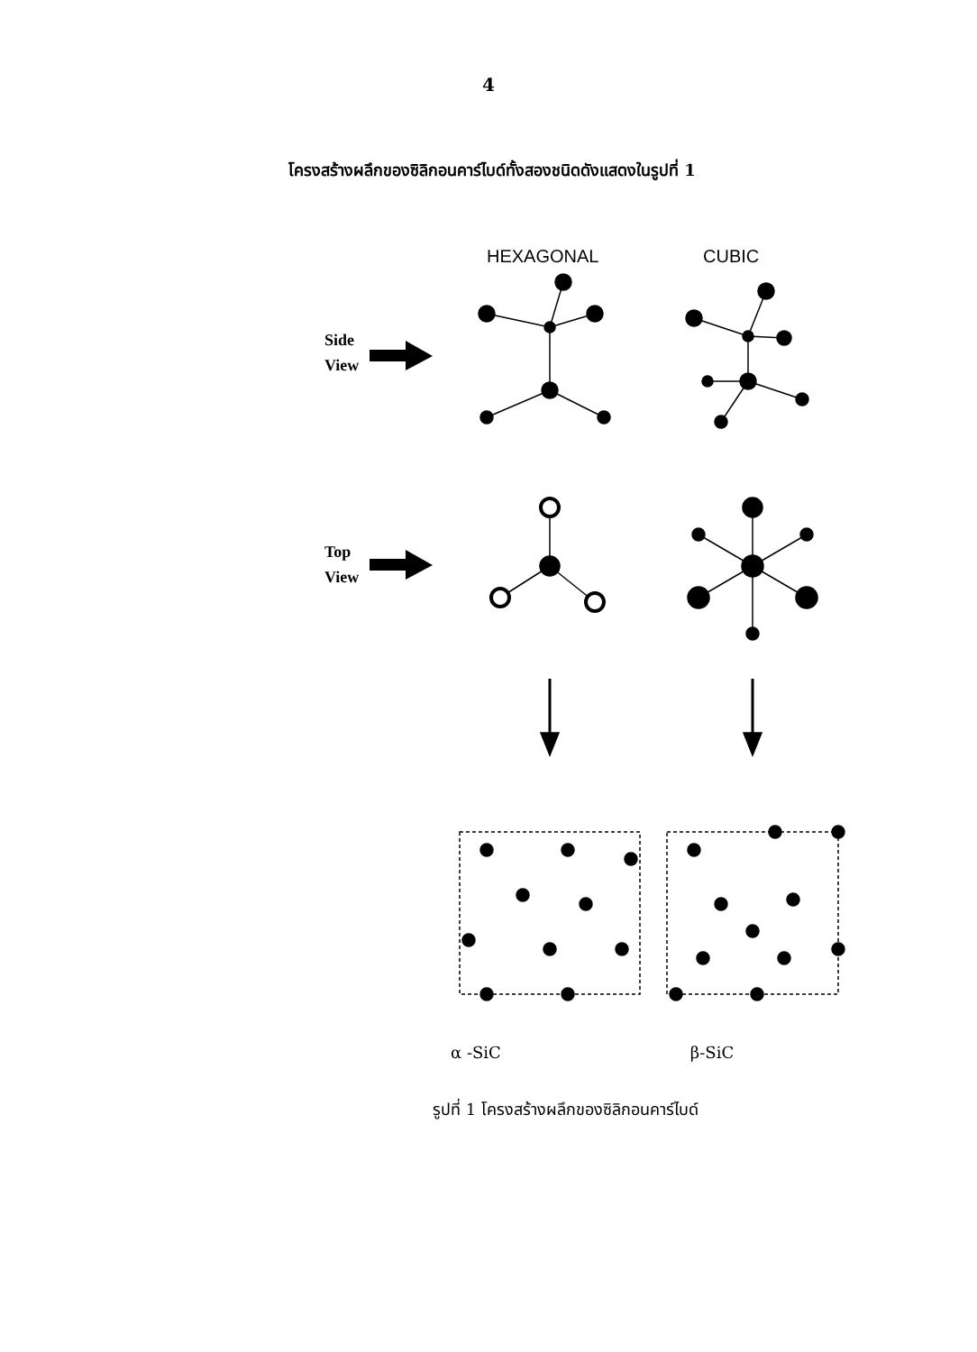4
โครงสร้างผลึกของซิลิกอนคาร์ไบด์ทั้งสองชนิดดังแสดงในรูปที่ 1
HEXAGONAL
CUBIC
Side
View
Top
View
α -SiC β-SiC
รูปที่ 1 โครงสร้างผลึกของซิลิกอนคาร์ไบด์